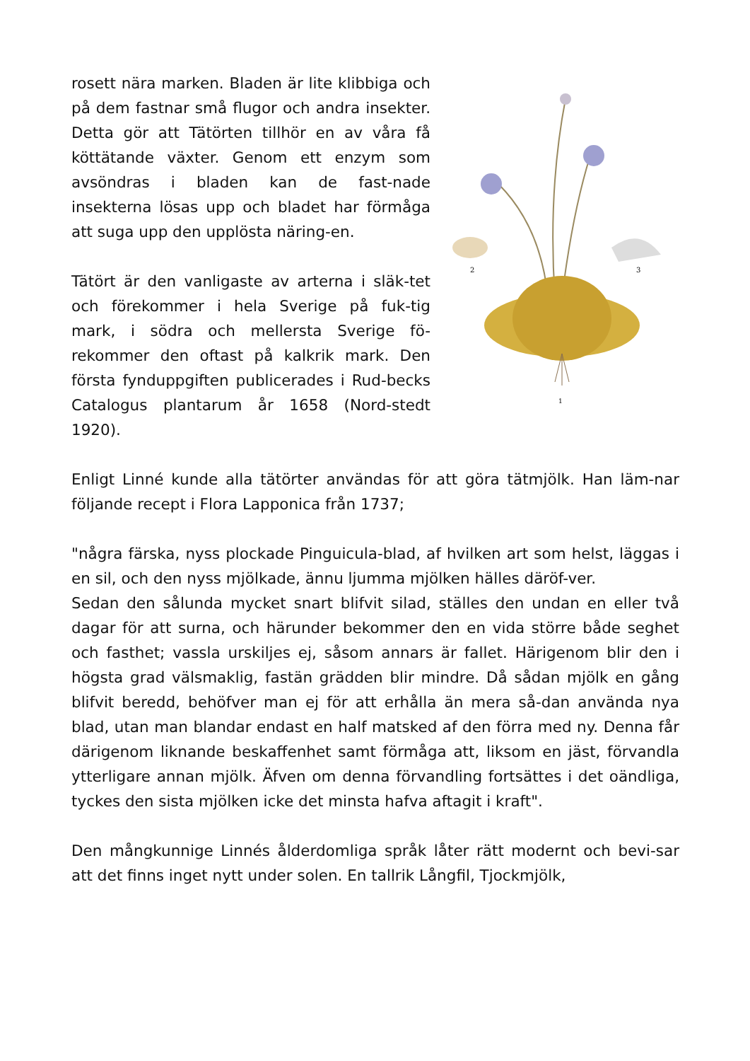rosett nära marken. Bladen är lite klibbiga och på dem fastnar små flugor och andra insekter. Detta gör att Tätörten tillhör en av våra få köttätande växter. Genom ett enzym som avsöndras i bladen kan de fast-nade insekterna lösas upp och bladet har förmåga att suga upp den upplösta näring-en.
Tätört är den vanligaste av arterna i släk-tet och förekommer i hela Sverige på fuk-tig mark, i södra och mellersta Sverige fö-rekommer den oftast på kalkrik mark. Den första fynduppgiften publicerades i Rud-becks Catalogus plantarum år 1658 (Nord-stedt 1920).
2
3
1
Enligt Linné kunde alla tätörter användas för att göra tätmjölk. Han läm-nar följande recept i Flora Lapponica från 1737;
"några färska, nyss plockade Pinguicula-blad, af hvilken art som helst, läggas i en sil, och den nyss mjölkade, ännu ljumma mjölken hälles däröf-ver.
Sedan den sålunda mycket snart blifvit silad, ställes den undan en eller två dagar för att surna, och härunder bekommer den en vida större både seghet och fasthet; vassla urskiljes ej, såsom annars är fallet. Härigenom blir den i högsta grad välsmaklig, fastän grädden blir mindre. Då sådan mjölk en gång blifvit beredd, behöfver man ej för att erhålla än mera så-dan använda nya blad, utan man blandar endast en half matsked af den förra med ny. Denna får därigenom liknande beskaffenhet samt förmåga att, liksom en jäst, förvandla ytterligare annan mjölk. Äfven om denna förvandling fortsättes i det oändliga, tyckes den sista mjölken icke det minsta hafva aftagit i kraft".
Den mångkunnige Linnés ålderdomliga språk låter rätt modernt och bevi-sar att det finns inget nytt under solen. En tallrik Långfil, Tjockmjölk,